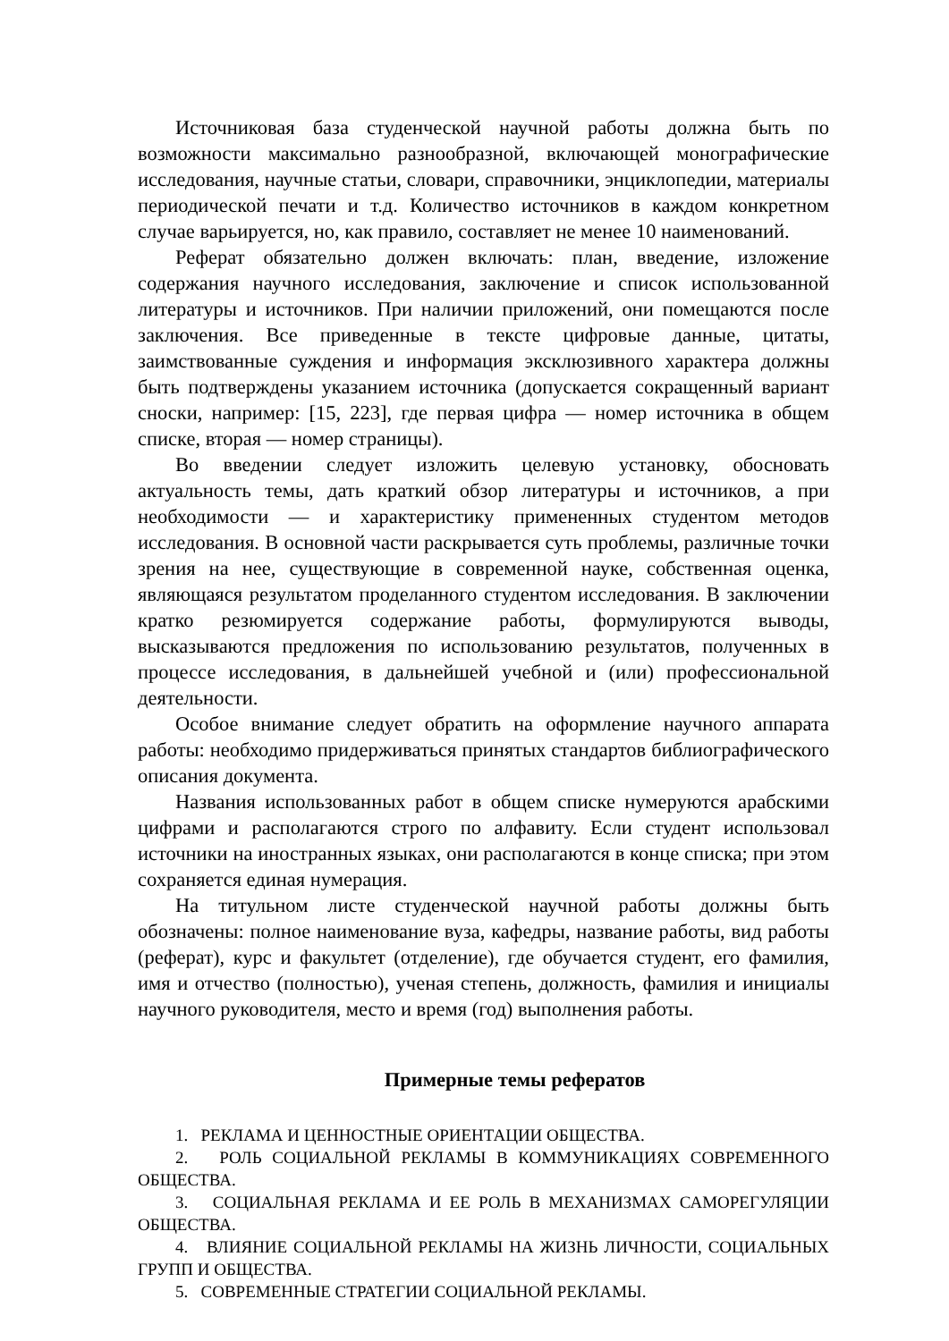Источниковая база студенческой научной работы должна быть по возможности максимально разнообразной, включающей монографические исследования, научные статьи, словари, справочники, энциклопедии, материалы периодической печати и т.д. Количество источников в каждом конкретном случае варьируется, но, как правило, составляет не менее 10 наименований.
Реферат обязательно должен включать: план, введение, изложение содержания научного исследования, заключение и список использованной литературы и источников. При наличии приложений, они помещаются после заключения. Все приведенные в тексте цифровые данные, цитаты, заимствованные суждения и информация эксклюзивного характера должны быть подтверждены указанием источника (допускается сокращенный вариант сноски, например: [15, 223], где первая цифра — номер источника в общем списке, вторая — номер страницы).
Во введении следует изложить целевую установку, обосновать актуальность темы, дать краткий обзор литературы и источников, а при необходимости — и характеристику примененных студентом методов исследования. В основной части раскрывается суть проблемы, различные точки зрения на нее, существующие в современной науке, собственная оценка, являющаяся результатом проделанного студентом исследования. В заключении кратко резюмируется содержание работы, формулируются выводы, высказываются предложения по использованию результатов, полученных в процессе исследования, в дальнейшей учебной и (или) профессиональной деятельности.
Особое внимание следует обратить на оформление научного аппарата работы: необходимо придерживаться принятых стандартов библиографического описания документа.
Названия использованных работ в общем списке нумеруются арабскими цифрами и располагаются строго по алфавиту. Если студент использовал источники на иностранных языках, они располагаются в конце списка; при этом сохраняется единая нумерация.
На титульном листе студенческой научной работы должны быть обозначены: полное наименование вуза, кафедры, название работы, вид работы (реферат), курс и факультет (отделение), где обучается студент, его фамилия, имя и отчество (полностью), ученая степень, должность, фамилия и инициалы научного руководителя, место и время (год) выполнения работы.
Примерные темы рефератов
1. РЕКЛАМА И ЦЕННОСТНЫЕ ОРИЕНТАЦИИ ОБЩЕСТВА.
2. РОЛЬ СОЦИАЛЬНОЙ РЕКЛАМЫ В КОММУНИКАЦИЯХ СОВРЕМЕННОГО ОБЩЕСТВА.
3. СОЦИАЛЬНАЯ РЕКЛАМА И ЕЕ РОЛЬ В МЕХАНИЗМАХ САМОРЕГУЛЯЦИИ ОБЩЕСТВА.
4. ВЛИЯНИЕ СОЦИАЛЬНОЙ РЕКЛАМЫ НА ЖИЗНЬ ЛИЧНОСТИ, СОЦИАЛЬНЫХ ГРУПП И ОБЩЕСТВА.
5. СОВРЕМЕННЫЕ СТРАТЕГИИ СОЦИАЛЬНОЙ РЕКЛАМЫ.